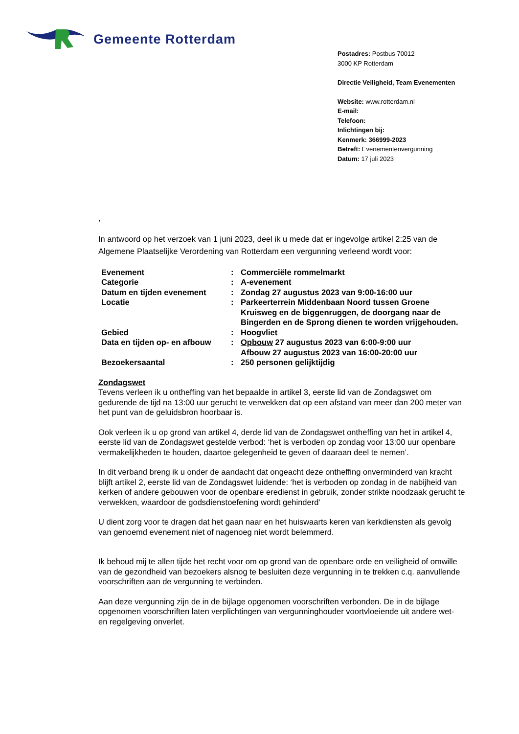Gemeente Rotterdam
Postadres: Postbus 70012
3000 KP Rotterdam
Directie Veiligheid, Team Evenementen
Website: www.rotterdam.nl
E-mail:
Telefoon:
Inlichtingen bij:
Kenmerk: 366999-2023
Betreft: Evenementenvergunning
Datum: 17 juli 2023
,
In antwoord op het verzoek van 1 juni 2023, deel ik u mede dat er ingevolge artikel 2:25 van de Algemene Plaatselijke Verordening van Rotterdam een vergunning verleend wordt voor:
| Evenement | : | Commerciële rommelmarkt |
| Categorie | : | A-evenement |
| Datum en tijden evenement | : | Zondag 27 augustus 2023 van 9:00-16:00 uur |
| Locatie | : | Parkeerterrein Middenbaan Noord tussen Groene Kruisweg en de biggenruggen, de doorgang naar de Bingerden en de Sprong dienen te worden vrijgehouden. |
| Gebied | : | Hoogvliet |
| Data en tijden op- en afbouw | : | Opbouw 27 augustus 2023 van 6:00-9:00 uur Afbouw 27 augustus 2023 van 16:00-20:00 uur |
| Bezoekersaantal | : | 250 personen gelijktijdig |
Zondagswet
Tevens verleen ik u ontheffing van het bepaalde in artikel 3, eerste lid van de Zondagswet om gedurende de tijd na 13:00 uur gerucht te verwekken dat op een afstand van meer dan 200 meter van het punt van de geluidsbron hoorbaar is.
Ook verleen ik u op grond van artikel 4, derde lid van de Zondagswet ontheffing van het in artikel 4, eerste lid van de Zondagswet gestelde verbod: ‘het is verboden op zondag voor 13:00 uur openbare vermakelijkheden te houden, daartoe gelegenheid te geven of daaraan deel te nemen’.
In dit verband breng ik u onder de aandacht dat ongeacht deze ontheffing onverminderd van kracht blijft artikel 2, eerste lid van de Zondagswet luidende: ‘het is verboden op zondag in de nabijheid van kerken of andere gebouwen voor de openbare eredienst in gebruik, zonder strikte noodzaak gerucht te verwekken, waardoor de godsdienstoefening wordt gehinderd’
U dient zorg voor te dragen dat het gaan naar en het huiswaarts keren van kerkdiensten als gevolg van genoemd evenement niet of nagenoeg niet wordt belemmerd.
Ik behoud mij te allen tijde het recht voor om op grond van de openbare orde en veiligheid of omwille van de gezondheid van bezoekers alsnog te besluiten deze vergunning in te trekken c.q. aanvullende voorschriften aan de vergunning te verbinden.
Aan deze vergunning zijn de in de bijlage opgenomen voorschriften verbonden. De in de bijlage opgenomen voorschriften laten verplichtingen van vergunninghouder voortvloeiende uit andere wet- en regelgeving onverlet.